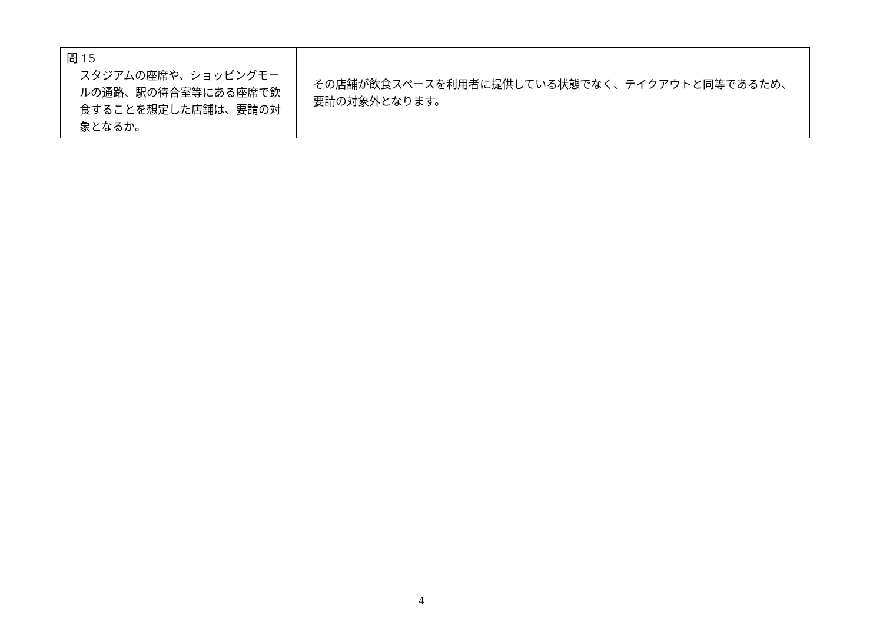| 問 15 スタジアムの座席や、ショッピングモールの通路、駅の待合室等にある座席で飲食することを想定した店舗は、要請の対象となるか。 | その店舗が飲食スペースを利用者に提供している状態でなく、テイクアウトと同等であるため、要請の対象外となります。 |
4